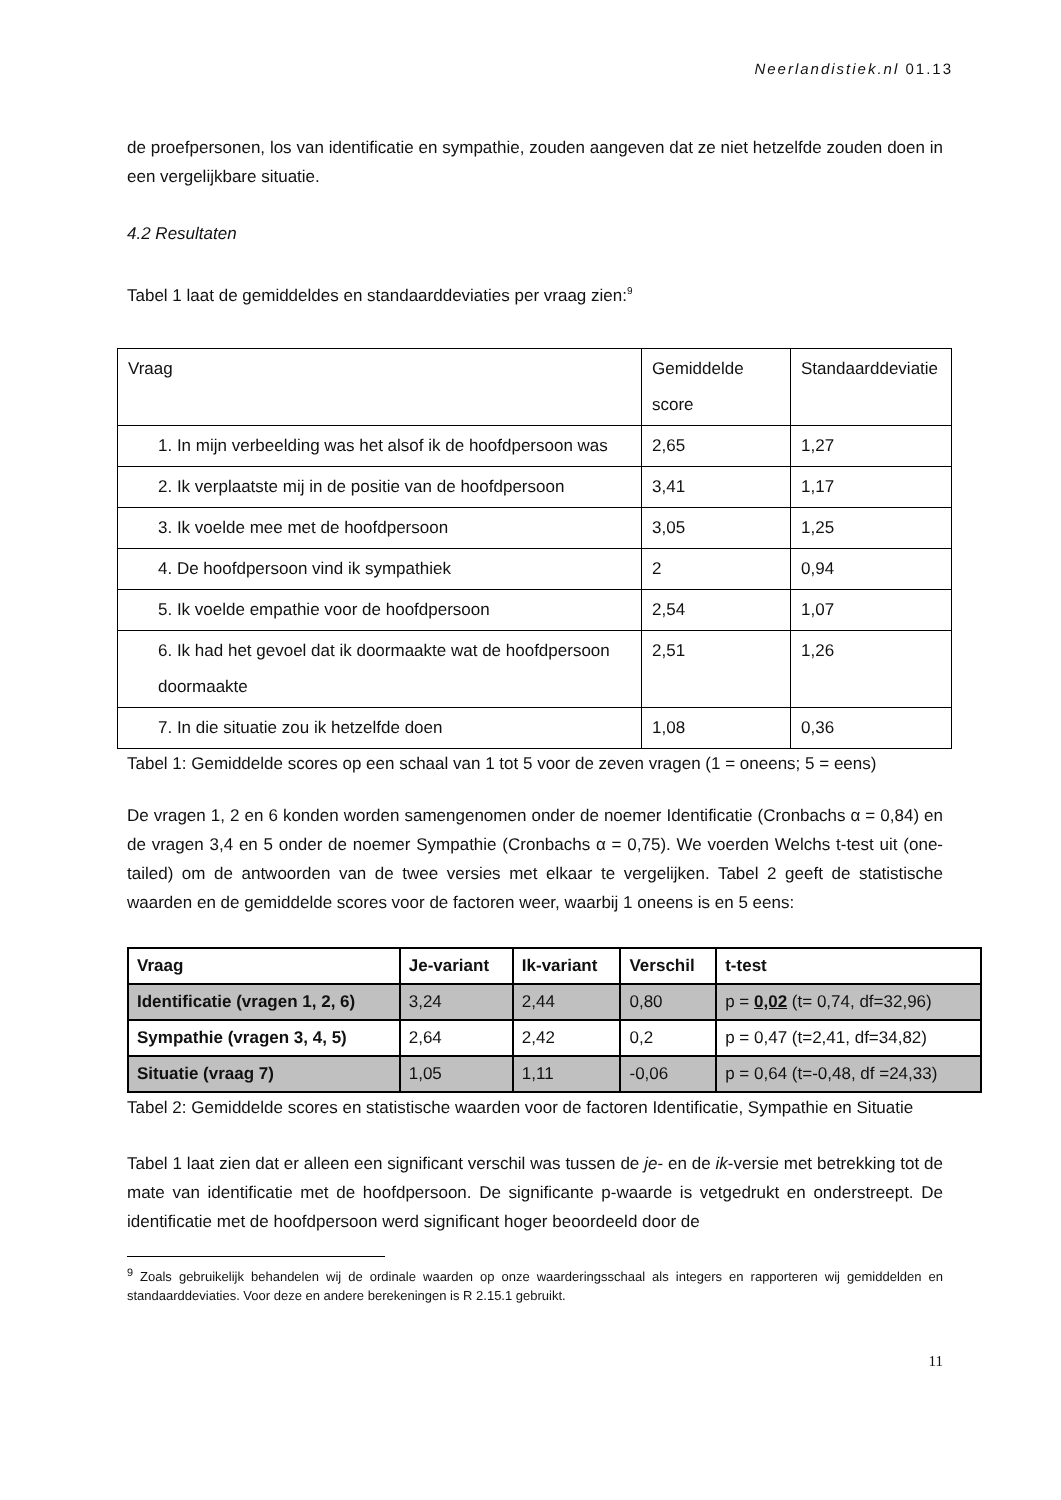Neerlandistiek.nl 01.13
de proefpersonen, los van identificatie en sympathie, zouden aangeven dat ze niet hetzelfde zouden doen in een vergelijkbare situatie.
4.2 Resultaten
Tabel 1 laat de gemiddeldes en standaarddeviaties per vraag zien:<sup>9</sup>
| Vraag | Gemiddelde score | Standaarddeviatie |
| 1. In mijn verbeelding was het alsof ik de hoofdpersoon was | 2,65 | 1,27 |
| 2. Ik verplaatste mij in de positie van de hoofdpersoon | 3,41 | 1,17 |
| 3. Ik voelde mee met de hoofdpersoon | 3,05 | 1,25 |
| 4. De hoofdpersoon vind ik sympathiek | 2 | 0,94 |
| 5. Ik voelde empathie voor de hoofdpersoon | 2,54 | 1,07 |
| 6. Ik had het gevoel dat ik doormaakte wat de hoofdpersoon doormaakte | 2,51 | 1,26 |
| 7. In die situatie zou ik hetzelfde doen | 1,08 | 0,36 |
Tabel 1: Gemiddelde scores op een schaal van 1 tot 5 voor de zeven vragen (1 = oneens; 5 = eens)
De vragen 1, 2 en 6 konden worden samengenomen onder de noemer Identificatie (Cronbachs α = 0,84) en de vragen 3,4 en 5 onder de noemer Sympathie (Cronbachs α = 0,75). We voerden Welchs t-test uit (one-tailed) om de antwoorden van de twee versies met elkaar te vergelijken. Tabel 2 geeft de statistische waarden en de gemiddelde scores voor de factoren weer, waarbij 1 oneens is en 5 eens:
| Vraag | Je-variant | Ik-variant | Verschil | t-test |
| Identificatie (vragen 1, 2, 6) | 3,24 | 2,44 | 0,80 | p = 0,02 (t= 0,74, df=32,96) |
| Sympathie (vragen 3, 4, 5) | 2,64 | 2,42 | 0,2 | p = 0,47 (t=2,41, df=34,82) |
| Situatie (vraag 7) | 1,05 | 1,11 | -0,06 | p = 0,64 (t=-0,48, df =24,33) |
Tabel 2: Gemiddelde scores en statistische waarden voor de factoren Identificatie, Sympathie en Situatie
Tabel 1 laat zien dat er alleen een significant verschil was tussen de je- en de ik-versie met betrekking tot de mate van identificatie met de hoofdpersoon. De significante p-waarde is vetgedrukt en onderstreept. De identificatie met de hoofdpersoon werd significant hoger beoordeeld door de
<sup>9</sup> Zoals gebruikelijk behandelen wij de ordinale waarden op onze waarderingsschaal als integers en rapporteren wij gemiddelden en standaarddeviaties. Voor deze en andere berekeningen is R 2.15.1 gebruikt.
11